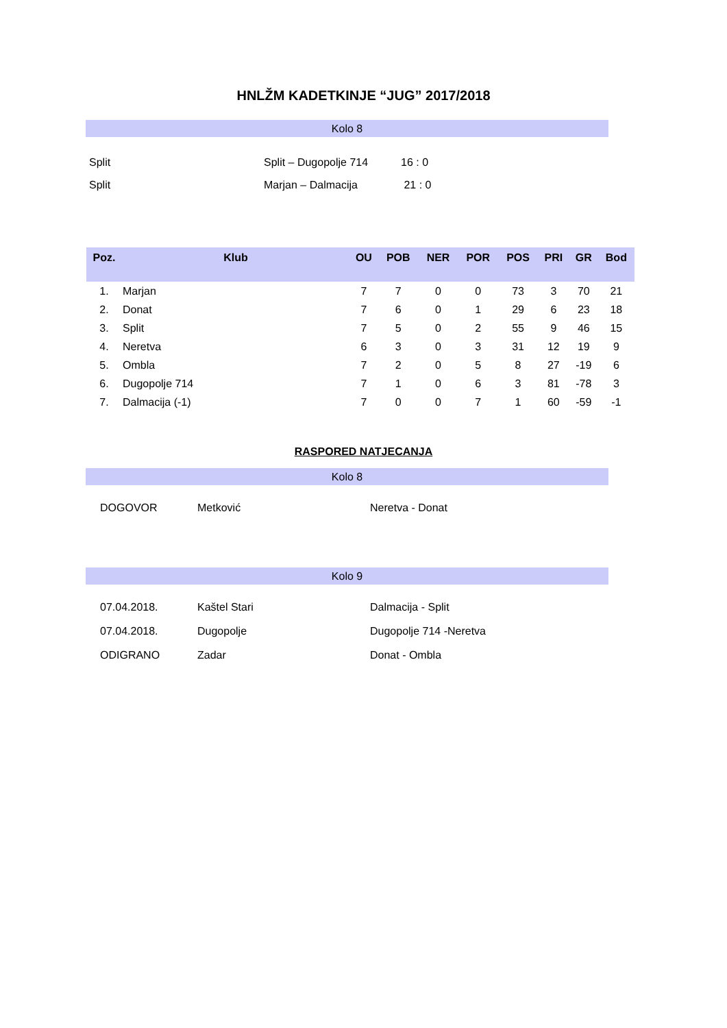HNLŽM KADETKINJE “JUG” 2017/2018
Kolo 8
| Split | Split – Dugopolje 714 | 16 : 0 |
| Split | Marjan – Dalmacija | 21 : 0 |
| Poz. | Klub | OU | POB | NER | POR | POS | PRI | GR | Bod |
| --- | --- | --- | --- | --- | --- | --- | --- | --- | --- |
| 1. | Marjan | 7 | 7 | 0 | 0 | 73 | 3 | 70 | 21 |
| 2. | Donat | 7 | 6 | 0 | 1 | 29 | 6 | 23 | 18 |
| 3. | Split | 7 | 5 | 0 | 2 | 55 | 9 | 46 | 15 |
| 4. | Neretva | 6 | 3 | 0 | 3 | 31 | 12 | 19 | 9 |
| 5. | Ombla | 7 | 2 | 0 | 5 | 8 | 27 | -19 | 6 |
| 6. | Dugopolje 714 | 7 | 1 | 0 | 6 | 3 | 81 | -78 | 3 |
| 7. | Dalmacija (-1) | 7 | 0 | 0 | 7 | 1 | 60 | -59 | -1 |
RASPORED NATJECANJA
Kolo 8
| DOGOVOR | Metković | Neretva - Donat |
Kolo 9
| 07.04.2018. | Kaštel Stari | Dalmacija - Split |
| 07.04.2018. | Dugopolje | Dugopolje 714 -Neretva |
| ODIGRANO | Zadar | Donat - Ombla |